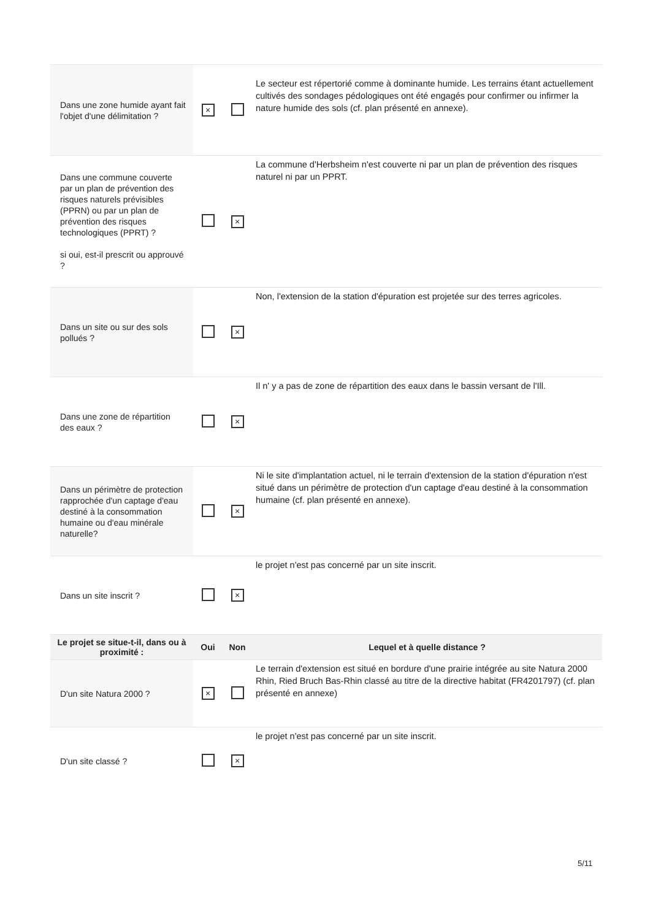| Dans une zone humide ayant fait l'objet d'une délimitation ? | × | | Le secteur est répertorié comme à dominante humide. Les terrains étant actuellement cultivés des sondages pédologiques ont été engagés pour confirmer ou infirmer la nature humide des sols (cf. plan présenté en annexe). |
| Dans une commune couverte par un plan de prévention des risques naturels prévisibles (PPRN) ou par un plan de prévention des risques technologiques (PPRT) ? si oui, est-il prescrit ou approuvé ? | | × | La commune d'Herbsheim n'est couverte ni par un plan de prévention des risques naturel ni par un PPRT. |
| Dans un site ou sur des sols pollués ? | | × | Non, l'extension de la station d'épuration est projetée sur des terres agricoles. |
| Dans une zone de répartition des eaux ? | | × | Il n' y a pas de zone de répartition des eaux dans le bassin versant de l'Ill. |
| Dans un périmètre de protection rapprochée d'un captage d'eau destiné à la consommation humaine ou d'eau minérale naturelle? | | × | Ni le site d'implantation actuel, ni le terrain d'extension de la station d'épuration n'est situé dans un périmètre de protection d'un captage d'eau destiné à la consommation humaine (cf. plan présenté en annexe). |
| Dans un site inscrit ? | | × | le projet n'est pas concerné par un site inscrit. |
| Le projet se situe-t-il, dans ou à proximité : | Oui | Non | Lequel et à quelle distance ? |
| D'un site Natura 2000 ? | × | | Le terrain d'extension est situé en bordure d'une prairie intégrée au site Natura 2000 Rhin, Ried Bruch Bas-Rhin classé au titre de la directive habitat (FR4201797) (cf. plan présenté en annexe) |
| D'un site classé ? | | × | le projet n'est pas concerné par un site inscrit. |
5/11